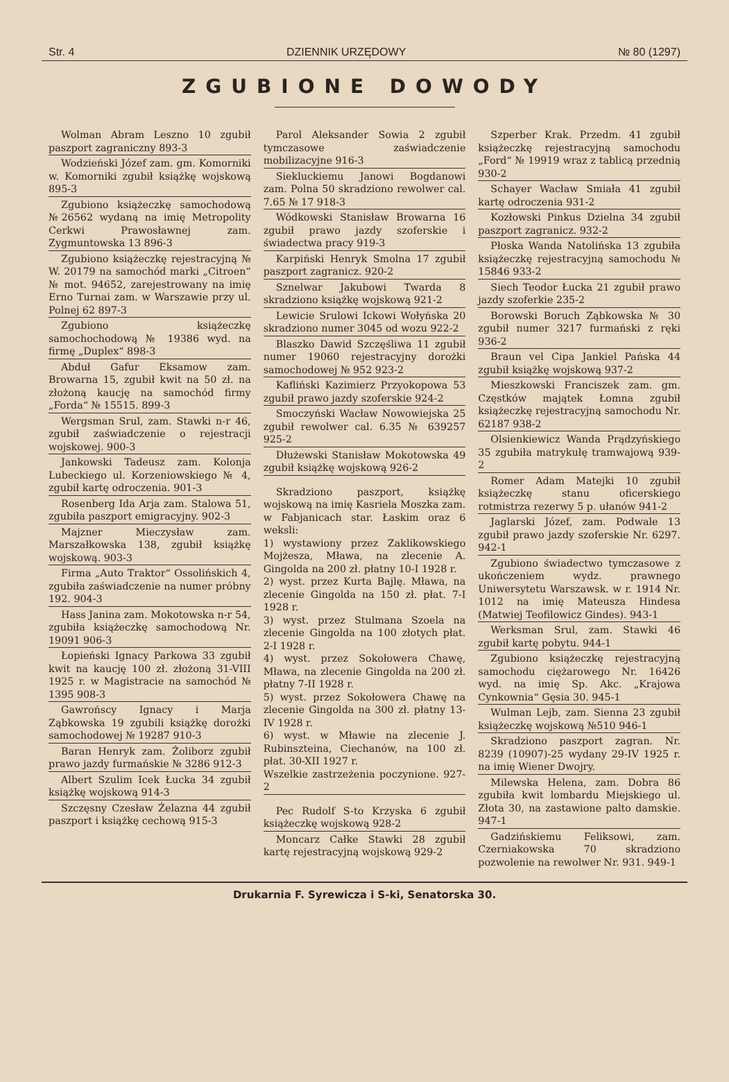Str. 4 DZIENNIK URZĘDOWY № 80 (1297)
ZGUBIONE DOWODY
Wolman Abram Leszno 10 zgubił paszport zagraniczny 893-3
Wodzieński Józef zam. gm. Komorniki w. Komorniki zgubił książkę wojskową 895-3
Zgubiono książeczkę samochodową №26562 wydaną na imię Metropolity Cerkwi Prawosławnej zam. Zygmuntowska 13 896-3
Zgubiono książeczkę rejestracyjną № W. 20179 na samochód marki „Citroen“ № mot. 94652, zarejestrowany na imię Erno Turnai zam. w Warszawie przy ul. Polnej 62 897-3
Zgubiono książeczkę samochochodową № 19386 wyd. na firmę „Duplex“ 898-3
Abduł Gafur Eksamow zam. Browarna 15, zgubił kwit na 50 zł. na złożoną kaucję na samochód firmy „Forda“ № 15515. 899-3
Wergsman Srul, zam. Stawki n-r 46, zgubił zaświadczenie o rejestracji wojskowej. 900-3
Jankowski Tadeusz zam. Kolonja Lubeckiego ul. Korzeniowskiego № 4, zgubił kartę odroczenia. 901-3
Rosenberg Ida Arja zam. Stalowa 51, zgubiła paszport emigracyjny. 902-3
Majzner Mieczysław zam. Marszałkowska 138, zgubił książkę wojskową. 903-3
Firma „Auto Traktor“ Ossolińskich 4, zgubiła zaświadczenie na numer próbny 192. 904-3
Hass Janina zam. Mokotowska n-r 54, zgubiła książeczkę samochodową Nr. 19091 906-3
Łopieński Ignacy Parkowa 33 zgubił kwit na kaucję 100 zł. złożoną 31-VIII 1925 r. w Magistracie na samochód № 1395 908-3
Gawrońscy Ignacy i Marja Ząbkowska 19 zgubili książkę dorożki samochodowej № 19287 910-3
Baran Henryk zam. Żoliborz zgubił prawo jazdy furmańskie № 3286 912-3
Albert Szulim Icek Łucka 34 zgubił książkę wojskową 914-3
Szczęsny Czesław Żelazna 44 zgubił paszport i książkę cechową 915-3
Parol Aleksander Sowia 2 zgubił tymczasowe zaświadczenie mobilizacyjne 916-3
Siekluckiemu Janowi Bogdanowi zam. Polna 50 skradziono rewolwer cal. 7.65 № 17 918-3
Wódkowski Stanisław Browarna 16 zgubił prawo jazdy szoferskie i świadectwa pracy 919-3
Karpiński Henryk Smolna 17 zgubił paszport zagranicz. 920-2
Sznelwar Jakubowi Twarda 8 skradziono książkę wojskową 921-2
Lewicie Srulowi Ickowi Wołyńska 20 skradziono numer 3045 od wozu 922-2
Blaszko Dawid Szczęśliwa 11 zgubił numer 19060 rejestracyjny dorożki samochodowej № 952 923-2
Kafliński Kazimierz Przyokopowa 53 zgubił prawo jazdy szoferskie 924-2
Smoczyński Wacław Nowowiejska 25 zgubił rewolwer cal. 6.35 № 639257 925-2
Dłużewski Stanisław Mokotowska 49 zgubił książkę wojskową 926-2
Skradziono paszport, książkę wojskową na imię Kasriela Moszka zam. w Fabjanicach star. Łaskim oraz 6 weksli:
1) wystawiony przez Zaklikowskiego Mojżesza, Mława, na zlecenie A. Gingolda na 200 zł. płatny 10-I 1928 r.
2) wyst. przez Kurta Bajlę. Mława, na zlecenie Gingolda na 150 zł. płat. 7-I 1928 r.
3) wyst. przez Stulmana Szoela na zlecenie Gingolda na 100 złotych płat. 2-I 1928 r.
4) wyst. przez Sokołowera Chawę, Mława, na zlecenie Gingolda na 200 zł. płatny 7-II 1928 r.
5) wyst. przez Sokołowera Chawę na zlecenie Gingolda na 300 zł. płatny 13-IV 1928 r.
6) wyst. w Mławie na zlecenie J. Rubinszteina, Ciechanów, na 100 zł. płat. 30-XII 1927 r.
Wszelkie zastrzeżenia poczynione. 927-2
Pec Rudolf S-to Krzyska 6 zgubił książeczkę wojskową 928-2
Moncarz Całke Stawki 28 zgubił kartę rejestracyjną wojskową 929-2
Szperber Krak. Przedm. 41 zgubił książeczkę rejestracyjną samochodu „Ford“ № 19919 wraz z tablicą przednią 930-2
Schayer Wacław Smiała 41 zgubił kartę odroczenia 931-2
Kozłowski Pinkus Dzielna 34 zgubił paszport zagranicz. 932-2
Płoska Wanda Natolińska 13 zgubiła książeczkę rejestracyjną samochodu № 15846 933-2
Siech Teodor Łucka 21 zgubił prawo jazdy szoferkie 235-2
Borowski Boruch Ząbkowska № 30 zgubił numer 3217 furmański z ręki 936-2
Braun vel Cipa Jankiel Pańska 44 zgubił książkę wojskową 937-2
Mieszkowski Franciszek zam. gm. Częstków majątek Łomna zgubił książeczkę rejestracyjną samochodu Nr. 62187 938-2
Olsienkiewicz Wanda Prądzyńskiego 35 zgubiła matrykułę tramwajową 939-2
Romer Adam Matejki 10 zgubił książeczkę stanu oficerskiego rotmistrza rezerwy 5 p. ułanów 941-2
Jaglarski Józef, zam. Podwale 13 zgubił prawo jazdy szoferskie Nr. 6297. 942-1
Zgubiono świadectwo tymczasowe z ukończeniem wydz. prawnego Uniwersytetu Warszawsk. w r. 1914 Nr. 1012 na imię Mateusza Hindesa (Matwiej Teofilowicz Gindes). 943-1
Werksman Srul, zam. Stawki 46 zgubił kartę pobytu. 944-1
Zgubiono książeczkę rejestracyjną samochodu ciężarowego Nr. 16426 wyd. na imię Sp. Akc. „Krajowa Cynkownia“ Gęsia 30. 945-1
Wulman Lejb, zam. Sienna 23 zgubił książeczkę wojskową №510 946-1
Skradziono paszport zagran. Nr. 8239 (10907)-25 wydany 29-IV 1925 r. na imię Wiener Dwojry.
Milewska Helena, zam. Dobra 86 zgubiła kwit lombardu Miejskiego ul. Złota 30, na zastawione palto damskie. 947-1
Gadzińskiemu Feliksowi, zam. Czerniakowska 70 skradziono pozwolenie na rewolwer Nr. 931. 949-1
Drukarnia F. Syrewicza i S-ki, Senatorska 30.